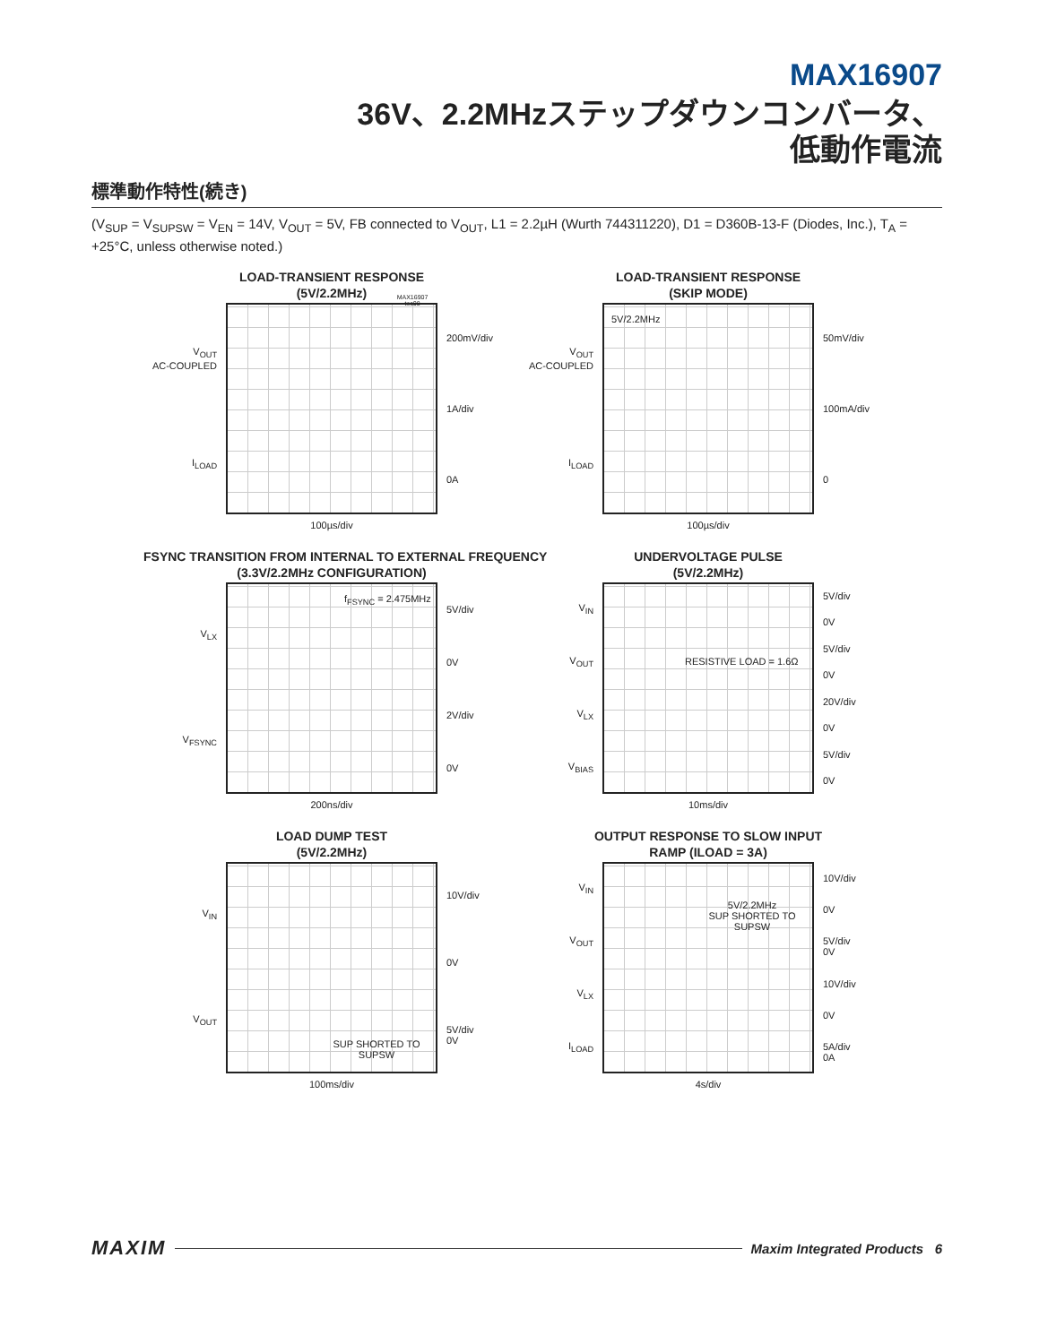MAX16907
36V、2.2MHzステップダウンコンバータ、
低動作電流
標準動作特性(続き)
(V<sub>SUP</sub> = V<sub>SUPSW</sub> = V<sub>EN</sub> = 14V, V<sub>OUT</sub> = 5V, FB connected to V<sub>OUT</sub>, L1 = 2.2µH (Wurth 744311220), D1 = D360B-13-F (Diodes, Inc.), T<sub>A</sub> = +25°C, unless otherwise noted.)
LOAD-TRANSIENT RESPONSE
(5V/2.2MHz)
V<sub>OUT</sub>
AC-COUPLED
I<sub>LOAD</sub>
MAX16907 toc08
200mV/div
1A/div
0A
100µs/div
LOAD-TRANSIENT RESPONSE
(SKIP MODE)
V<sub>OUT</sub>
AC-COUPLED
I<sub>LOAD</sub>
5V/2.2MHz
50mV/div
100mA/div
0
100µs/div
FSYNC TRANSITION FROM INTERNAL TO EXTERNAL FREQUENCY
(3.3V/2.2MHz CONFIGURATION)
V<sub>LX</sub>
V<sub>FSYNC</sub>
f<sub>FSYNC</sub> = 2.475MHz
5V/div
0V
2V/div
0V
200ns/div
UNDERVOLTAGE PULSE
(5V/2.2MHz)
V<sub>IN</sub>
V<sub>OUT</sub>
V<sub>LX</sub>
V<sub>BIAS</sub>
RESISTIVE LOAD = 1.6Ω
5V/div
0V
5V/div
0V
20V/div
0V
5V/div
0V
10ms/div
LOAD DUMP TEST
(5V/2.2MHz)
V<sub>IN</sub>
V<sub>OUT</sub>
SUP SHORTED TO SUPSW
10V/div
0V
5V/div
0V
100ms/div
OUTPUT RESPONSE TO SLOW INPUT
RAMP (ILOAD = 3A)
V<sub>IN</sub>
V<sub>OUT</sub>
V<sub>LX</sub>
I<sub>LOAD</sub>
5V/2.2MHz
SUP SHORTED TO SUPSW
10V/div
0V
5V/div
0V
10V/div
0V
5A/div
0A
4s/div
MAXIM Maxim Integrated Products 6